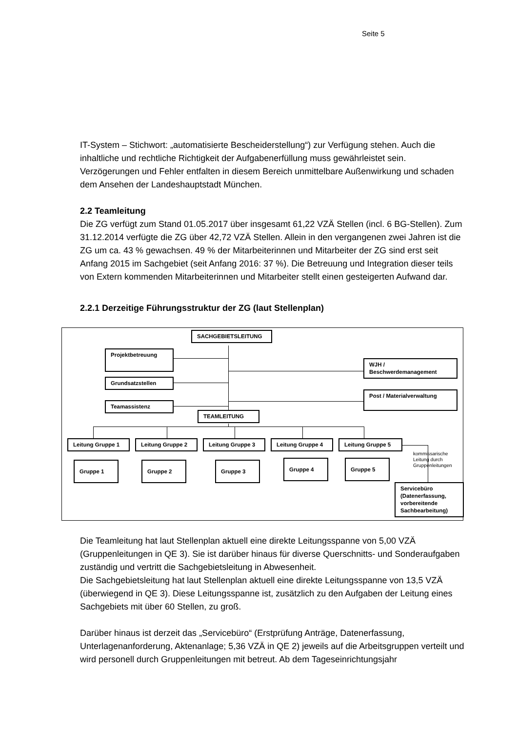Seite 5
IT-System – Stichwort: „automatisierte Bescheiderstellung“) zur Verfügung stehen. Auch die inhaltliche und rechtliche Richtigkeit der Aufgabenerfüllung muss gewährleistet sein. Verzögerungen und Fehler entfalten in diesem Bereich unmittelbare Außenwirkung und schaden dem Ansehen der Landeshauptstadt München.
2.2 Teamleitung
Die ZG verfügt zum Stand 01.05.2017 über insgesamt 61,22 VZÄ Stellen (incl. 6 BG-Stellen). Zum 31.12.2014 verfügte die ZG über 42,72 VZÄ Stellen. Allein in den vergangenen zwei Jahren ist die ZG um ca. 43 % gewachsen. 49 % der Mitarbeiterinnen und Mitarbeiter der ZG sind erst seit Anfang 2015 im Sachgebiet (seit Anfang 2016: 37 %). Die Betreuung und Integration dieser teils von Extern kommenden Mitarbeiterinnen und Mitarbeiter stellt einen gesteigerten Aufwand dar.
2.2.1 Derzeitige Führungsstruktur der ZG (laut Stellenplan)
SACHGEBIETSLEITUNG
Projektbetreuung
Grundsatzstellen
Teamassistenz
TEAMLEITUNG
WJH /
Beschwerdemanagement
Post / Materialverwaltung
Leitung Gruppe 1 Leitung Gruppe 2 Leitung Gruppe 3 Leitung Gruppe 4 Leitung Gruppe 5
kommissarische
Leitung durch
Gruppenleitungen
Gruppe 1 Gruppe 2 Gruppe 3 Gruppe 4 Gruppe 5
Servicebüro
(Datenerfassung,
vorbereitende
Sachbearbeitung)
Die Teamleitung hat laut Stellenplan aktuell eine direkte Leitungsspanne von 5,00 VZÄ (Gruppenleitungen in QE 3). Sie ist darüber hinaus für diverse Querschnitts- und Sonderaufgaben zuständig und vertritt die Sachgebietsleitung in Abwesenheit.
Die Sachgebietsleitung hat laut Stellenplan aktuell eine direkte Leitungsspanne von 13,5 VZÄ (überwiegend in QE 3). Diese Leitungsspanne ist, zusätzlich zu den Aufgaben der Leitung eines Sachgebiets mit über 60 Stellen, zu groß.
Darüber hinaus ist derzeit das „Servicebüro“ (Erstprüfung Anträge, Datenerfassung, Unterlagenanforderung, Aktenanlage; 5,36 VZÄ in QE 2) jeweils auf die Arbeitsgruppen verteilt und wird personell durch Gruppenleitungen mit betreut. Ab dem Tageseinrichtungsjahr